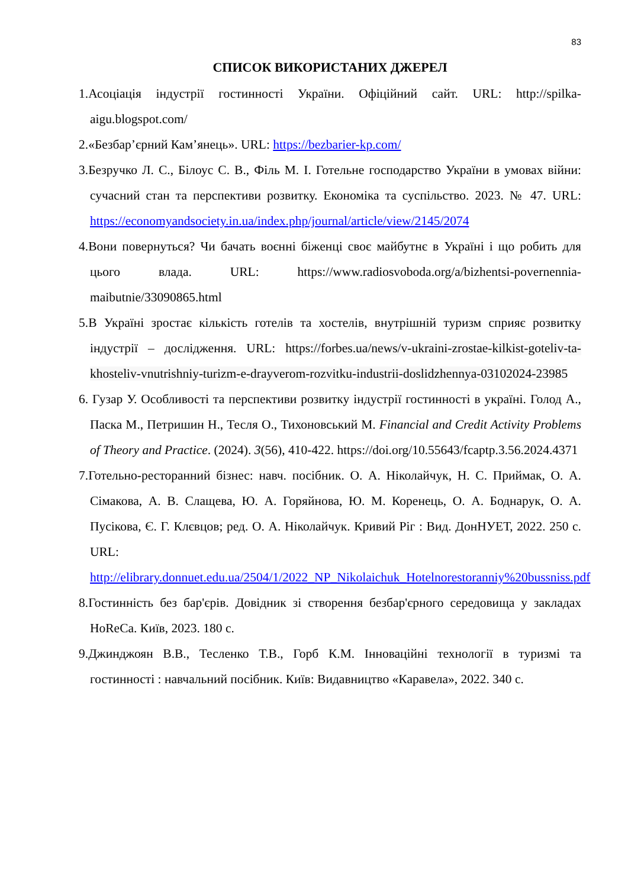83
СПИСОК ВИКОРИСТАНИХ ДЖЕРЕЛ
1.Асоціація індустрії гостинності України. Офіційний сайт. URL: http://spilka-aigu.blogspot.com/
2.«Безбар’єрний Кам’янець». URL: https://bezbarier-kp.com/
3.Безручко Л. С., Білоус С. В., Філь М. І. Готельне господарство України в умовах війни: сучасний стан та перспективи розвитку. Економіка та суспільство. 2023. № 47. URL: https://economyandsociety.in.ua/index.php/journal/article/view/2145/2074
4.Вони повернуться? Чи бачать воєнні біженці своє майбутнє в Україні і що робить для цього влада. URL: https://www.radiosvoboda.org/a/bizhentsi-povernennia-maibutnie/33090865.html
5.В Україні зростає кількість готелів та хостелів, внутрішній туризм сприяє розвитку індустрії – дослідження. URL: https://forbes.ua/news/v-ukraini-zrostae-kilkist-goteliv-ta-khosteliv-vnutrishniy-turizm-e-drayverom-rozvitku-industrii-doslidzhennya-03102024-23985
6. Гузар У. Особливості та перспективи розвитку індустрії гостинності в україні. Голод А., Паска М., Петришин Н., Тесля О., Тихоновський М. Financial and Credit Activity Problems of Theory and Practice. (2024). 3(56), 410-422. https://doi.org/10.55643/fcaptp.3.56.2024.4371
7.Готельно-ресторанний бізнес: навч. посібник. О. А. Ніколайчук, Н. С. Приймак, О. А. Сімакова, А. В. Слащева, Ю. А. Горяйнова, Ю. М. Коренець, О. А. Боднарук, О. А. Пусікова, Є. Г. Клєвцов; ред. О. А. Ніколайчук. Кривий Ріг : Вид. ДонНУЕТ, 2022. 250 с. URL: http://elibrary.donnuet.edu.ua/2504/1/2022_NP_Nikolaichuk_Hotelnorestoranniy%20bussniss.pdf
8.Гостинність без бар'єрів. Довідник зі створення безбар'єрного середовища у закладах HoReCa. Київ, 2023. 180 с.
9.Джинджоян В.В., Тесленко Т.В., Горб К.М. Інноваційні технології в туризмі та гостинності : навчальний посібник. Київ: Видавництво «Каравела», 2022. 340 с.